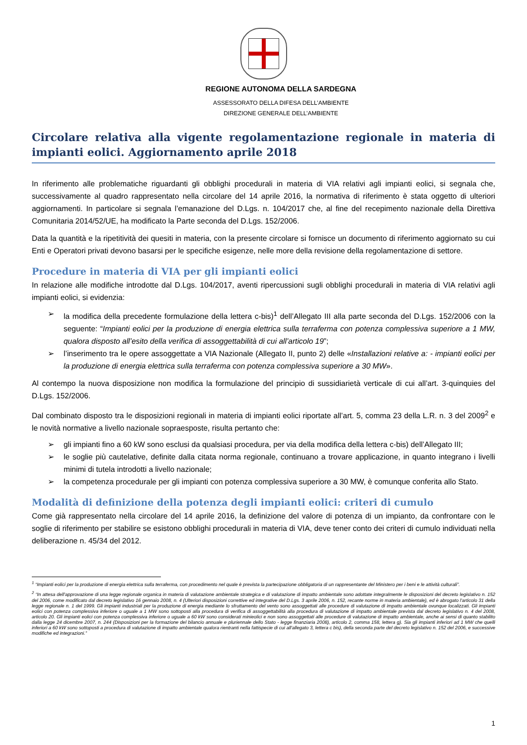REGIONE AUTONOMA DELLA SARDEGNA
ASSESSORATO DELLA DIFESA DELL’AMBIENTE
DIREZIONE GENERALE DELL’AMBIENTE
Circolare relativa alla vigente regolamentazione regionale in materia di impianti eolici. Aggiornamento aprile 2018
In riferimento alle problematiche riguardanti gli obblighi procedurali in materia di VIA relativi agli impianti eolici, si segnala che, successivamente al quadro rappresentato nella circolare del 14 aprile 2016, la normativa di riferimento è stata oggetto di ulteriori aggiornamenti. In particolare si segnala l’emanazione del D.Lgs. n. 104/2017 che, al fine del recepimento nazionale della Direttiva Comunitaria 2014/52/UE, ha modificato la Parte seconda del D.Lgs. 152/2006.
Data la quantità e la ripetitività dei quesiti in materia, con la presente circolare si fornisce un documento di riferimento aggiornato su cui Enti e Operatori privati devono basarsi per le specifiche esigenze, nelle more della revisione della regolamentazione di settore.
Procedure in materia di VIA per gli impianti eolici
In relazione alle modifiche introdotte dal D.Lgs. 104/2017, aventi ripercussioni sugli obblighi procedurali in materia di VIA relativi agli impianti eolici, si evidenzia:
➢ la modifica della precedente formulazione della lettera c-bis)<sup>1</sup> dell’Allegato III alla parte seconda del D.Lgs. 152/2006 con la seguente: “Impianti eolici per la produzione di energia elettrica sulla terraferma con potenza complessiva superiore a 1 MW, qualora disposto all’esito della verifica di assoggettabilità di cui all’articolo 19”;
➢ l’inserimento tra le opere assoggettate a VIA Nazionale (Allegato II, punto 2) delle «Installazioni relative a: - impianti eolici per la produzione di energia elettrica sulla terraferma con potenza complessiva superiore a 30 MW».
Al contempo la nuova disposizione non modifica la formulazione del principio di sussidiarietà verticale di cui all’art. 3-quinquies del D.Lgs. 152/2006.
Dal combinato disposto tra le disposizioni regionali in materia di impianti eolici riportate all’art. 5, comma 23 della L.R. n. 3 del 2009<sup>2</sup> e le novità normative a livello nazionale sopraesposte, risulta pertanto che:
➢ gli impianti fino a 60 kW sono esclusi da qualsiasi procedura, per via della modifica della lettera c-bis) dell’Allegato III;
➢ le soglie più cautelative, definite dalla citata norma regionale, continuano a trovare applicazione, in quanto integrano i livelli minimi di tutela introdotti a livello nazionale;
➢ la competenza procedurale per gli impianti con potenza complessiva superiore a 30 MW, è comunque conferita allo Stato.
Modalità di definizione della potenza degli impianti eolici: criteri di cumulo
Come già rappresentato nella circolare del 14 aprile 2016, la definizione del valore di potenza di un impianto, da confrontare con le soglie di riferimento per stabilire se esistono obblighi procedurali in materia di VIA, deve tener conto dei criteri di cumulo individuati nella deliberazione n. 45/34 del 2012.
<sup>1</sup> “Impianti eolici per la produzione di energia elettrica sulla terraferma, con procedimento nel quale è prevista la partecipazione obbligatoria di un rappresentante del Ministero per i beni e le attività culturali”.
<sup>2</sup> “In attesa dell'approvazione di una legge regionale organica in materia di valutazione ambientale strategica e di valutazione di impatto ambientale sono adottate integralmente le disposizioni del decreto legislativo n. 152 del 2006, come modificato dal decreto legislativo 16 gennaio 2008, n. 4 (Ulteriori disposizioni correttive ed integrative del D.Lgs. 3 aprile 2006, n. 152, recante norme in materia ambientale), ed è abrogato l'articolo 31 della legge regionale n. 1 del 1999. Gli impianti industriali per la produzione di energia mediante lo sfruttamento del vento sono assoggettati alle procedure di valutazione di impatto ambientale ovunque localizzati. Gli impianti eolici con potenza complessiva inferiore o uguale a 1 MW sono sottoposti alla procedura di verifica di assoggettabilità alla procedura di valutazione di impatto ambientale prevista dal decreto legislativo n. 4 del 2008, articolo 20. Gli impianti eolici con potenza complessiva inferiore o uguale a 60 kW sono considerati minieolici e non sono assoggettati alle procedure di valutazione di impatto ambientale, anche ai sensi di quanto stabilito dalla legge 24 dicembre 2007, n. 244 (Disposizioni per la formazione del bilancio annuale e pluriennale dello Stato - legge finanziaria 2008), articolo 2, comma 158, lettera g). Sia gli impianti inferiori ad 1 MW che quelli inferiori a 60 kW sono sottoposti a procedura di valutazione di impatto ambientale qualora rientranti nella fattispecie di cui all'allegato 3, lettera c bis), della seconda parte del decreto legislativo n. 152 del 2006, e successive modifiche ed integrazioni.”
1